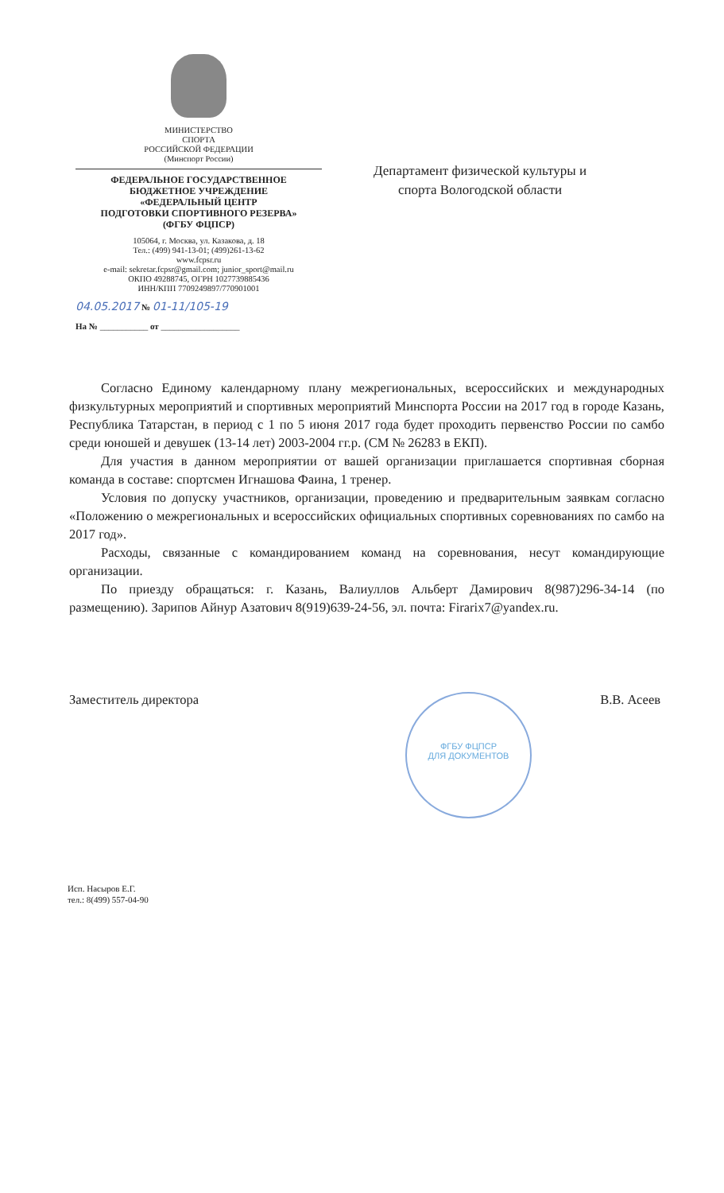МИНИСТЕРСТВО
СПОРТА
РОССИЙСКОЙ ФЕДЕРАЦИИ
(Минспорт России)
ФЕДЕРАЛЬНОЕ ГОСУДАРСТВЕННОЕ
БЮДЖЕТНОЕ УЧРЕЖДЕНИЕ
«ФЕДЕРАЛЬНЫЙ ЦЕНТР
ПОДГОТОВКИ СПОРТИВНОГО РЕЗЕРВА»
(ФГБУ ФЦПСР)
105064, г. Москва, ул. Казакова, д. 18
Тел.: (499) 941-13-01; (499)261-13-62
www.fcpsr.ru
e-mail: sekretar.fcpsr@gmail.com; junior_sport@mail.ru
ОКПО 49288745, ОГРН 1027739885436
ИНН/КПП 7709249897/770901001
04.05.2017 № 01-11/105-19
На № ___________ от __________________
Департамент физической культуры и
спорта Вологодской области
Согласно Единому календарному плану межрегиональных, всероссийских и международных физкультурных мероприятий и спортивных мероприятий Минспорта России на 2017 год в городе Казань, Республика Татарстан, в период с 1 по 5 июня 2017 года будет проходить первенство России по самбо среди юношей и девушек (13-14 лет) 2003-2004 гг.р. (СМ № 26283 в ЕКП).
Для участия в данном мероприятии от вашей организации приглашается спортивная сборная команда в составе: спортсмен Игнашова Фаина, 1 тренер.
Условия по допуску участников, организации, проведению и предварительным заявкам согласно «Положению о межрегиональных и всероссийских официальных спортивных соревнованиях по самбо на 2017 год».
Расходы, связанные с командированием команд на соревнования, несут командирующие организации.
По приезду обращаться: г. Казань, Валиуллов Альберт Дамирович 8(987)296-34-14 (по размещению). Зарипов Айнур Азатович 8(919)639-24-56, эл. почта: Firarix7@yandex.ru.
Заместитель директора В.В. Асеев
ФГБУ ФЦПСР
ДЛЯ ДОКУМЕНТОВ
Исп. Насыров Е.Г.
тел.: 8(499) 557-04-90